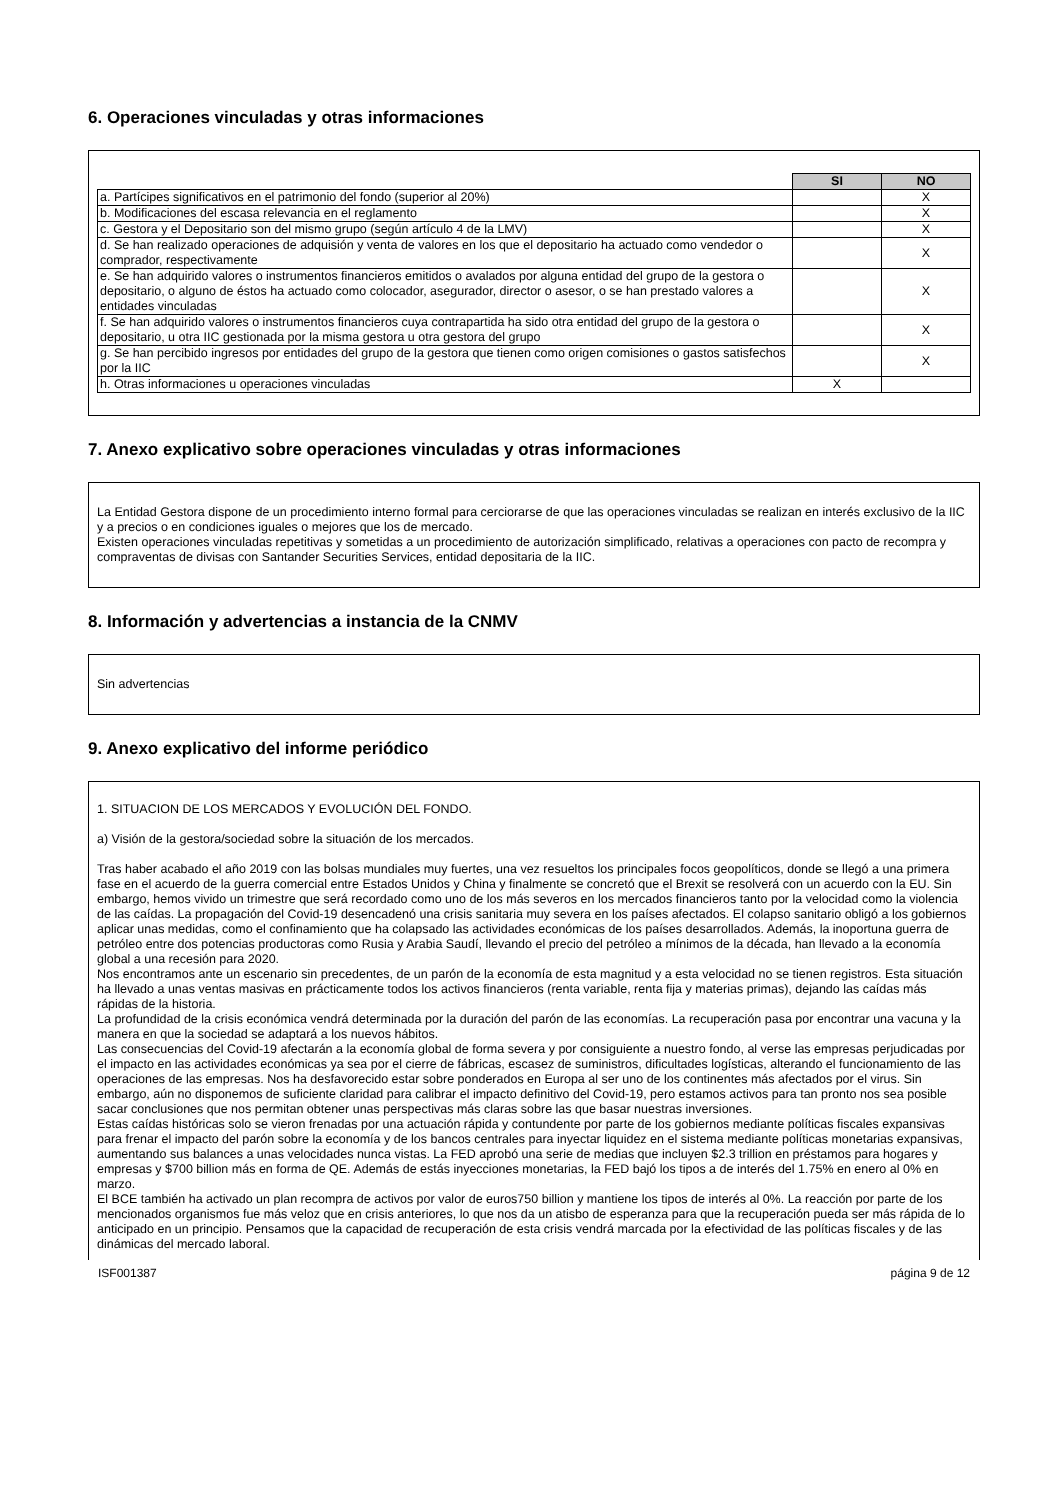6. Operaciones vinculadas y otras informaciones
| | SI | NO |
| a. Partícipes significativos en el patrimonio del fondo (superior al 20%) | | X |
| b. Modificaciones del escasa relevancia en el reglamento | | X |
| c. Gestora y el Depositario son del mismo grupo (según artículo 4 de la LMV) | | X |
| d. Se han realizado operaciones de adquisión y venta de valores en los que el depositario ha actuado como vendedor o comprador, respectivamente | | X |
| e. Se han adquirido valores o instrumentos financieros emitidos o avalados por alguna entidad del grupo de la gestora o depositario, o alguno de éstos ha actuado como colocador, asegurador, director o asesor, o se han prestado valores a entidades vinculadas | | X |
| f. Se han adquirido valores o instrumentos financieros cuya contrapartida ha sido otra entidad del grupo de la gestora o depositario, u otra IIC gestionada por la misma gestora u otra gestora del grupo | | X |
| g. Se han percibido ingresos por entidades del grupo de la gestora que tienen como origen comisiones o gastos satisfechos por la IIC | | X |
| h. Otras informaciones u operaciones vinculadas | X | |
7. Anexo explicativo sobre operaciones vinculadas y otras informaciones
La Entidad Gestora dispone de un procedimiento interno formal para cerciorarse de que las operaciones vinculadas se realizan en interés exclusivo de la IIC y a precios o en condiciones iguales o mejores que los de mercado.
Existen operaciones vinculadas repetitivas y sometidas a un procedimiento de autorización simplificado, relativas a operaciones con pacto de recompra y compraventas de divisas con Santander Securities Services, entidad depositaria de la IIC.
8. Información y advertencias a instancia de la CNMV
Sin advertencias
9. Anexo explicativo del informe periódico
1. SITUACION DE LOS MERCADOS Y EVOLUCIÓN DEL FONDO.
a) Visión de la gestora/sociedad sobre la situación de los mercados.
Tras haber acabado el año 2019 con las bolsas mundiales muy fuertes, una vez resueltos los principales focos geopolíticos, donde se llegó a una primera fase en el acuerdo de la guerra comercial entre Estados Unidos y China y finalmente se concretó que el Brexit se resolverá con un acuerdo con la EU. Sin embargo, hemos vivido un trimestre que será recordado como uno de los más severos en los mercados financieros tanto por la velocidad como la violencia de las caídas. La propagación del Covid-19 desencadenó una crisis sanitaria muy severa en los países afectados. El colapso sanitario obligó a los gobiernos aplicar unas medidas, como el confinamiento que ha colapsado las actividades económicas de los países desarrollados. Además, la inoportuna guerra de petróleo entre dos potencias productoras como Rusia y Arabia Saudí, llevando el precio del petróleo a mínimos de la década, han llevado a la economía global a una recesión para 2020.
Nos encontramos ante un escenario sin precedentes, de un parón de la economía de esta magnitud y a esta velocidad no se tienen registros. Esta situación ha llevado a unas ventas masivas en prácticamente todos los activos financieros (renta variable, renta fija y materias primas), dejando las caídas más rápidas de la historia.
La profundidad de la crisis económica vendrá determinada por la duración del parón de las economías. La recuperación pasa por encontrar una vacuna y la manera en que la sociedad se adaptará a los nuevos hábitos.
Las consecuencias del Covid-19 afectarán a la economía global de forma severa y por consiguiente a nuestro fondo, al verse las empresas perjudicadas por el impacto en las actividades económicas ya sea por el cierre de fábricas, escasez de suministros, dificultades logísticas, alterando el funcionamiento de las operaciones de las empresas. Nos ha desfavorecido estar sobre ponderados en Europa al ser uno de los continentes más afectados por el virus. Sin embargo, aún no disponemos de suficiente claridad para calibrar el impacto definitivo del Covid-19, pero estamos activos para tan pronto nos sea posible sacar conclusiones que nos permitan obtener unas perspectivas más claras sobre las que basar nuestras inversiones.
Estas caídas históricas solo se vieron frenadas por una actuación rápida y contundente por parte de los gobiernos mediante políticas fiscales expansivas para frenar el impacto del parón sobre la economía y de los bancos centrales para inyectar liquidez en el sistema mediante políticas monetarias expansivas, aumentando sus balances a unas velocidades nunca vistas. La FED aprobó una serie de medias que incluyen $2.3 trillion en préstamos para hogares y empresas y $700 billion más en forma de QE. Además de estás inyecciones monetarias, la FED bajó los tipos a de interés del 1.75% en enero al 0% en marzo.
El BCE también ha activado un plan recompra de activos por valor de euros750 billion y mantiene los tipos de interés al 0%. La reacción por parte de los mencionados organismos fue más veloz que en crisis anteriores, lo que nos da un atisbo de esperanza para que la recuperación pueda ser más rápida de lo anticipado en un principio. Pensamos que la capacidad de recuperación de esta crisis vendrá marcada por la efectividad de las políticas fiscales y de las dinámicas del mercado laboral.
ISF001387 página 9 de 12